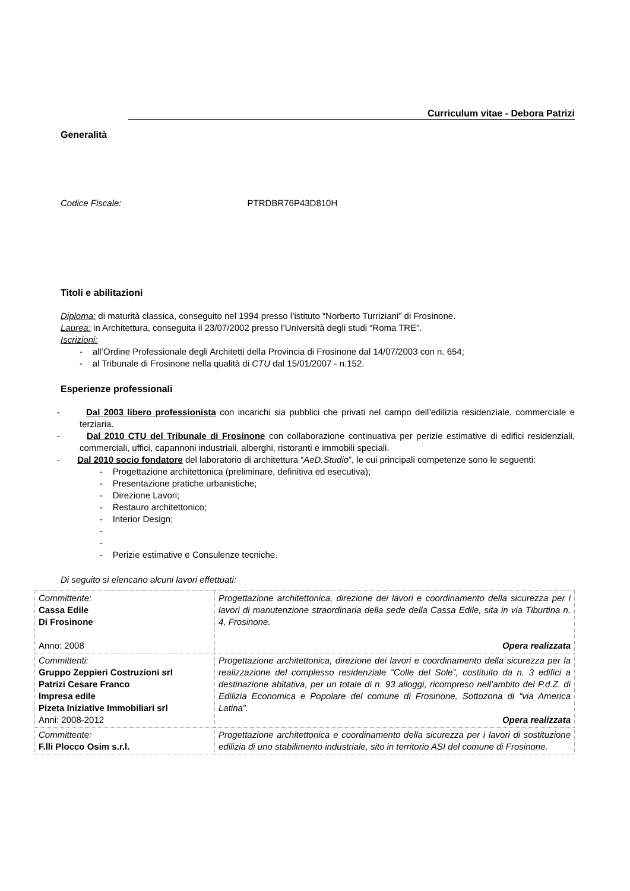Curriculum vitae - Debora Patrizi
Generalità
Codice Fiscale: PTRDBR76P43D810H
Titoli e abilitazioni
Diploma: di maturità classica, conseguito nel 1994 presso l’istituto “Norberto Turriziani” di Frosinone.
Laurea: in Architettura, conseguita il 23/07/2002 presso l’Università degli studi “Roma TRE”.
Iscrizioni:
- all’Ordine Professionale degli Architetti della Provincia di Frosinone dal 14/07/2003 con n. 654;
- al Tribunale di Frosinone nella qualità di CTU dal 15/01/2007 - n.152.
Esperienze professionali
- Dal 2003 libero professionista con incarichi sia pubblici che privati nel campo dell’edilizia residenziale, commerciale e terziaria.
- Dal 2010 CTU del Tribunale di Frosinone con collaborazione continuativa per perizie estimative di edifici residenziali, commerciali, uffici, capannoni industriali, alberghi, ristoranti e immobili speciali.
- Dal 2010 socio fondatore del laboratorio di architettura “AeD.Studio”, le cui principali competenze sono le seguenti:
- Progettazione architettonica (preliminare, definitiva ed esecutiva);
- Presentazione pratiche urbanistiche;
- Direzione Lavori;
- Restauro architettonico;
- Interior Design;
-
-
- Perizie estimative e Consulenze tecniche.
Di seguito si elencano alcuni lavori effettuati:
| Committente: Cassa Edile Di Frosinone Anno: 2008 | Progettazione architettonica, direzione dei lavori e coordinamento della sicurezza per i lavori di manutenzione straordinaria della sede della Cassa Edile, sita in via Tiburtina n. 4, Frosinone. Opera realizzata |
| Committenti: Gruppo Zeppieri Costruzioni srl Patrizi Cesare Franco Impresa edile Pizeta Iniziative Immobiliari srl Anni: 2008-2012 | Progettazione architettonica, direzione dei lavori e coordinamento della sicurezza per la realizzazione del complesso residenziale “Colle del Sole”, costituito da n. 3 edifici a destinazione abitativa, per un totale di n. 93 alloggi, ricompreso nell’ambito del P.d.Z. di Edilizia Economica e Popolare del comune di Frosinone, Sottozona di “via America Latina”. Opera realizzata |
| Committente: F.lli Plocco Osim s.r.l. | Progettazione architettonica e coordinamento della sicurezza per i lavori di sostituzione edilizia di uno stabilimento industriale, sito in territorio ASI del comune di Frosinone. |